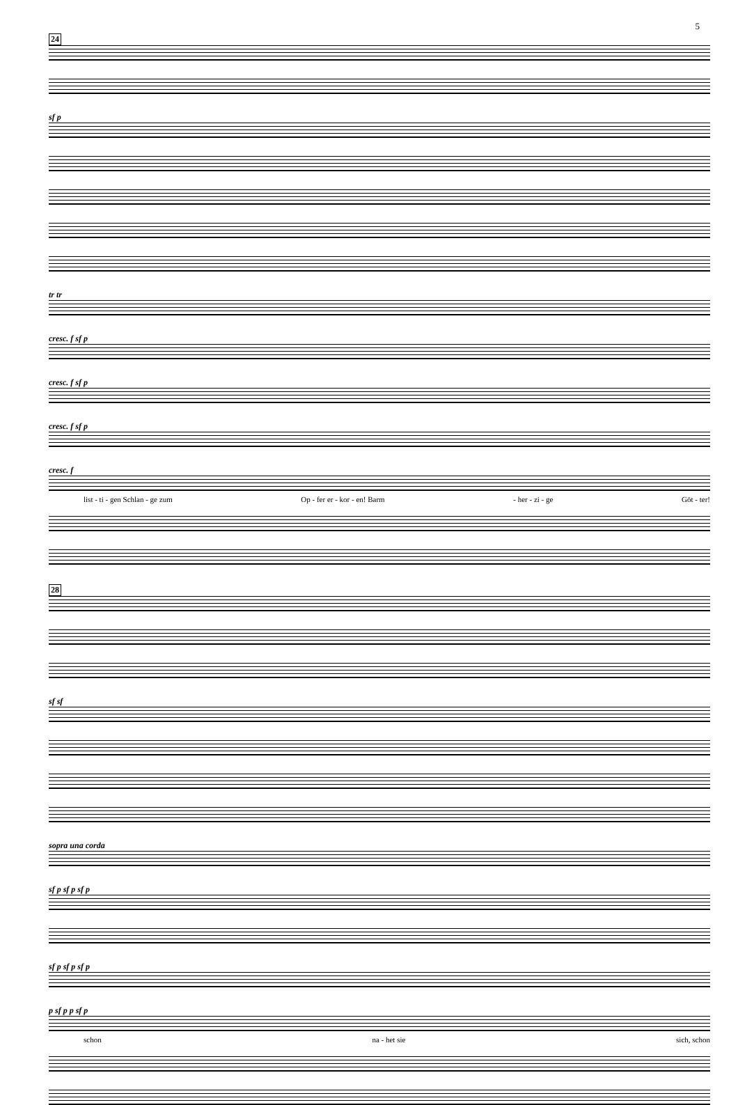5
24
sf p
tr tr
cresc. f sf p
cresc. f sf p
cresc. f sf p
cresc. f
list - ti - gen Schlan - ge zum Op - fer er - kor - en! Barm - her - zi - ge Göt - ter!
28
sf sf
sopra una corda
sf p sf p sf p
sf p sf p sf p
p sf p p sf p
schon na - het sie sich, schon